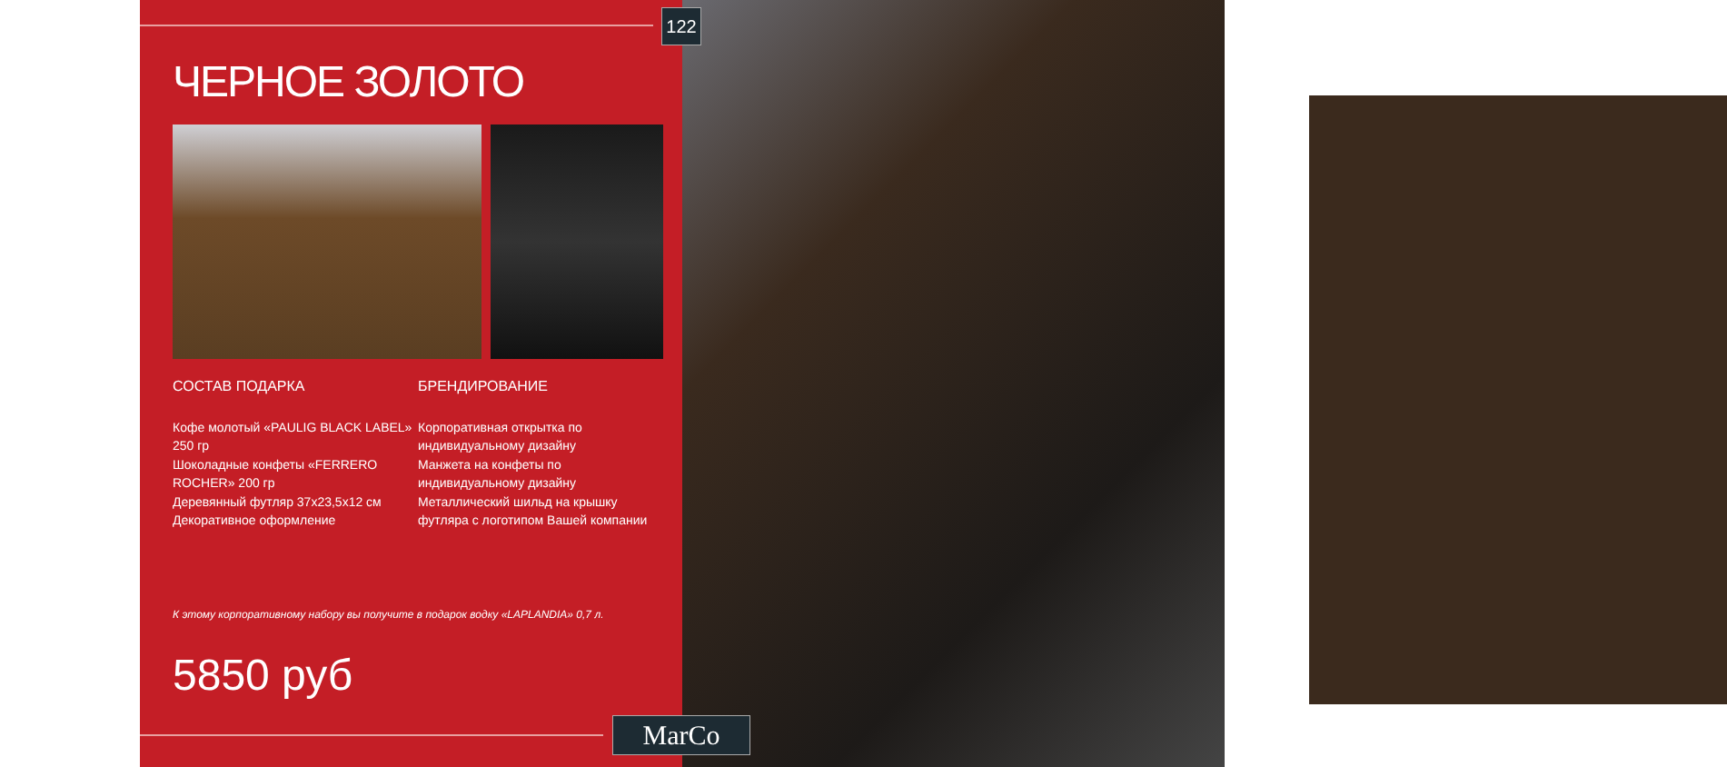122
ЧЕРНОЕ ЗОЛОТО
СОСТАВ ПОДАРКА
Кофе молотый «PAULIG BLACK LABEL» 250 гр
Шоколадные конфеты «FERRERO ROCHER» 200 гр
Деревянный футляр 37х23,5х12 см
Декоративное оформление
БРЕНДИРОВАНИЕ
Корпоративная открытка по индивидуальному дизайну
Манжета на конфеты по индивидуальному дизайну
Металлический шильд на крышку футляра с логотипом Вашей компании
К этому корпоративному набору вы получите в подарок водку «LAPLANDIA» 0,7 л.
5850 руб
MarCo